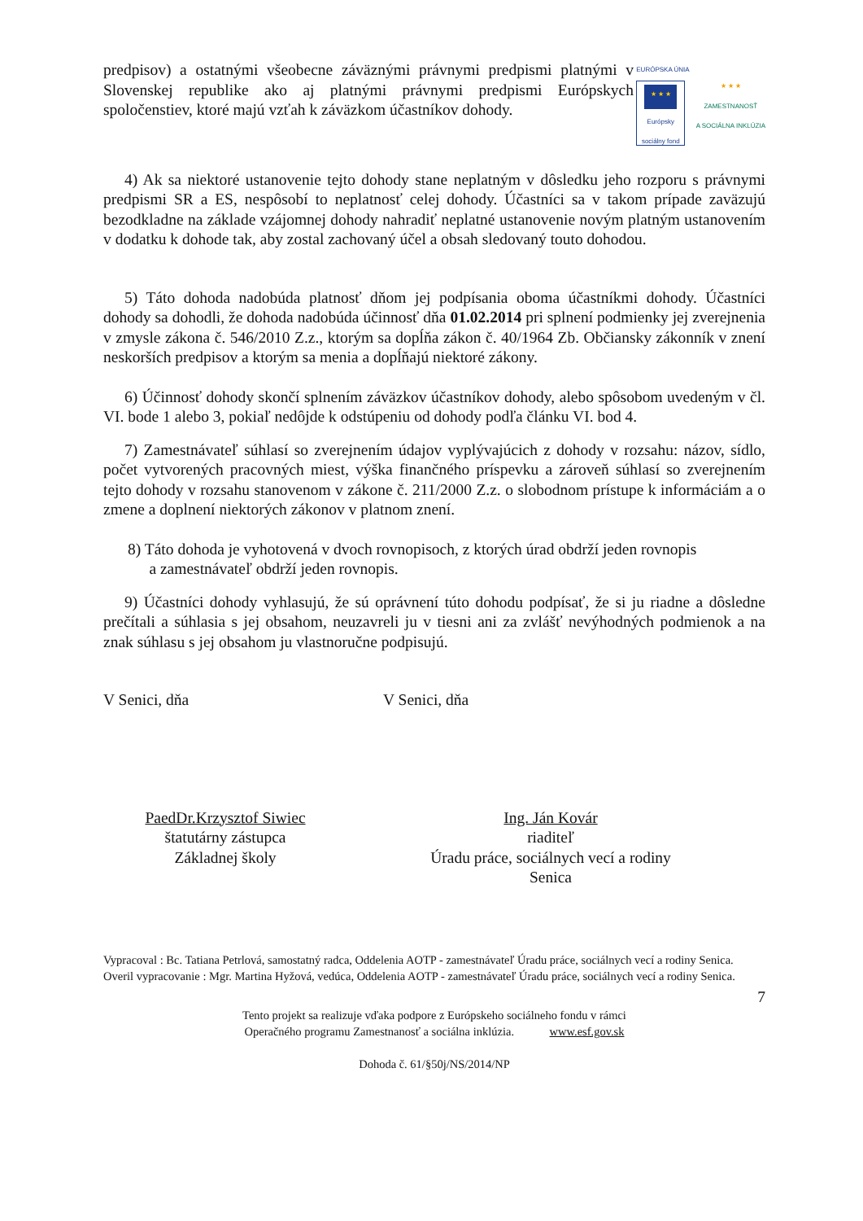predpisov) a ostatnými všeobecne záväznými právnymi predpismi platnými v Slovenskej republike ako aj platnými právnymi predpismi Európskych spoločenstiev, ktoré majú vzťah k záväzkom účastníkov dohody.
EURÓPSKA ÚNIA
★ ★ ★
Európsky sociálny fond
★ ★ ★
ZAMESTNANOSŤ
A SOCIÁLNA INKLÚZIA
4) Ak sa niektoré ustanovenie tejto dohody stane neplatným v dôsledku jeho rozporu s právnymi predpismi SR a ES, nespôsobí to neplatnosť celej dohody. Účastníci sa v takom prípade zaväzujú bezodkladne na základe vzájomnej dohody nahradiť neplatné ustanovenie novým platným ustanovením v dodatku k dohode tak, aby zostal zachovaný účel a obsah sledovaný touto dohodou.
5) Táto dohoda nadobúda platnosť dňom jej podpísania oboma účastníkmi dohody. Účastníci dohody sa dohodli, že dohoda nadobúda účinnosť dňa 01.02.2014 pri splnení podmienky jej zverejnenia v zmysle zákona č. 546/2010 Z.z., ktorým sa dopĺňa zákon č. 40/1964 Zb. Občiansky zákonník v znení neskorších predpisov a ktorým sa menia a dopĺňajú niektoré zákony.
6) Účinnosť dohody skončí splnením záväzkov účastníkov dohody, alebo spôsobom uvedeným v čl. VI. bode 1 alebo 3, pokiaľ nedôjde k odstúpeniu od dohody podľa článku VI. bod 4.
7) Zamestnávateľ súhlasí so zverejnením údajov vyplývajúcich z dohody v rozsahu: názov, sídlo, počet vytvorených pracovných miest, výška finančného príspevku a zároveň súhlasí so zverejnením tejto dohody v rozsahu stanovenom v zákone č. 211/2000 Z.z. o slobodnom prístupe k informáciám a o zmene a doplnení niektorých zákonov v platnom znení.
8) Táto dohoda je vyhotovená v dvoch rovnopisoch, z ktorých úrad obdrží jeden rovnopis
a zamestnávateľ obdrží jeden rovnopis.
9) Účastníci dohody vyhlasujú, že sú oprávnení túto dohodu podpísať, že si ju riadne a dôsledne prečítali a súhlasia s jej obsahom, neuzavreli ju v tiesni ani za zvlášť nevýhodných podmienok a na znak súhlasu s jej obsahom ju vlastnoručne podpisujú.
V Senici, dňa V Senici, dňa
PaedDr.Krzysztof Siwiec
štatutárny zástupca
Základnej školy
Ing. Ján Kovár
riaditeľ
Úradu práce, sociálnych vecí a rodiny
Senica
Vypracoval : Bc. Tatiana Petrlová, samostatný radca, Oddelenia AOTP - zamestnávateľ Úradu práce, sociálnych vecí a rodiny Senica.
Overil vypracovanie : Mgr. Martina Hyžová, vedúca, Oddelenia AOTP - zamestnávateľ Úradu práce, sociálnych vecí a rodiny Senica.
7
Tento projekt sa realizuje vďaka podpore z Európskeho sociálneho fondu v rámci
Operačného programu Zamestnanosť a sociálna inklúzia. www.esf.gov.sk
Dohoda č. 61/§50j/NS/2014/NP